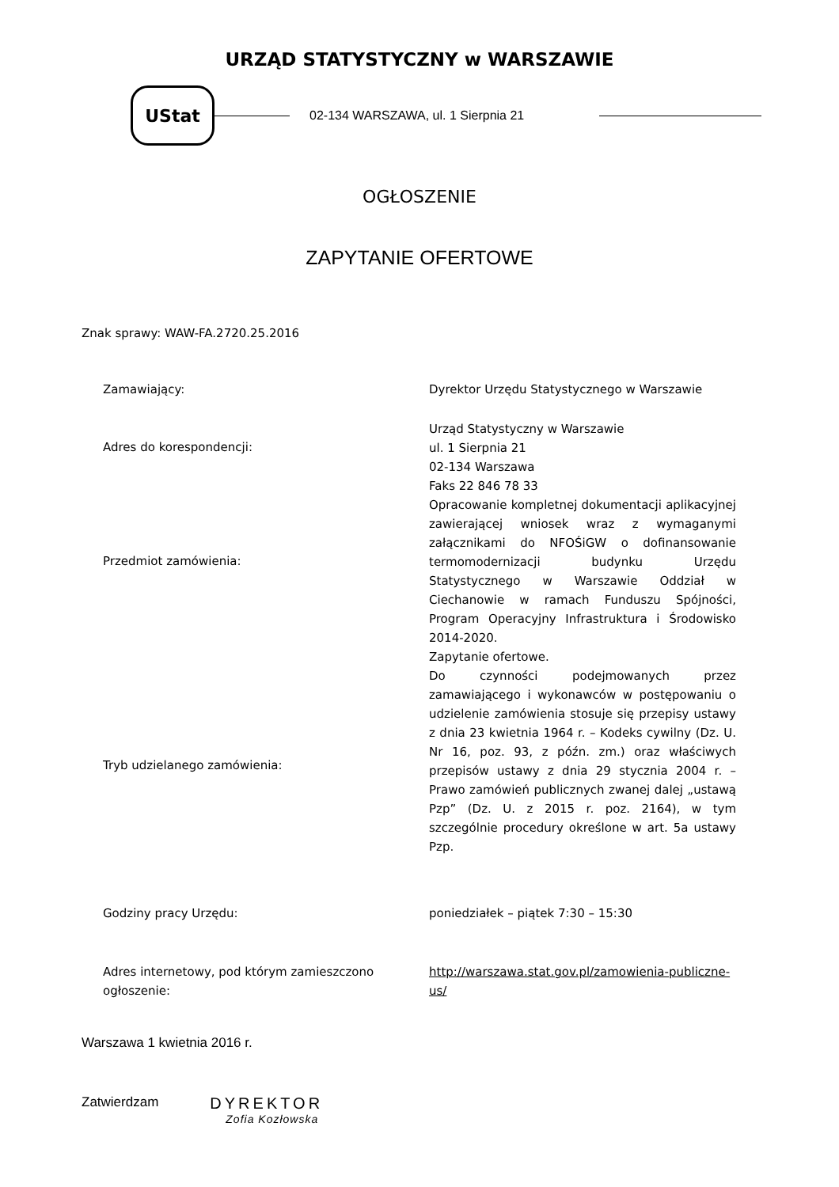URZĄD STATYSTYCZNY w WARSZAWIE
UStat
02-134 WARSZAWA, ul. 1 Sierpnia 21
OGŁOSZENIE
ZAPYTANIE OFERTOWE
Znak sprawy: WAW-FA.2720.25.2016
| Zamawiający: | Dyrektor Urzędu Statystycznego w Warszawie |
| Adres do korespondencji: | Urząd Statystyczny w Warszawie ul. 1 Sierpnia 21 02-134 Warszawa Faks 22 846 78 33 |
| Przedmiot zamówienia: | Opracowanie kompletnej dokumentacji aplikacyjnej zawierającej wniosek wraz z wymaganymi załącznikami do NFOŚiGW o dofinansowanie termomodernizacji budynku Urzędu Statystycznego w Warszawie Oddział w Ciechanowie w ramach Funduszu Spójności, Program Operacyjny Infrastruktura i Środowisko 2014-2020. |
| Tryb udzielanego zamówienia: | Zapytanie ofertowe. Do czynności podejmowanych przez zamawiającego i wykonawców w postępowaniu o udzielenie zamówienia stosuje się przepisy ustawy z dnia 23 kwietnia 1964 r. – Kodeks cywilny (Dz. U. Nr 16, poz. 93, z późn. zm.) oraz właściwych przepisów ustawy z dnia 29 stycznia 2004 r. – Prawo zamówień publicznych zwanej dalej „ustawą Pzp” (Dz. U. z 2015 r. poz. 2164), w tym szczególnie procedury określone w art. 5a ustawy Pzp. |
| Godziny pracy Urzędu: | poniedziałek – piątek 7:30 – 15:30 |
| Adres internetowy, pod którym zamieszczono ogłoszenie: | http://warszawa.stat.gov.pl/zamowienia-publiczne-us/ |
Warszawa 1 kwietnia 2016 r.
Zatwierdzam
DYREKTOR
Zofia Kozłowska